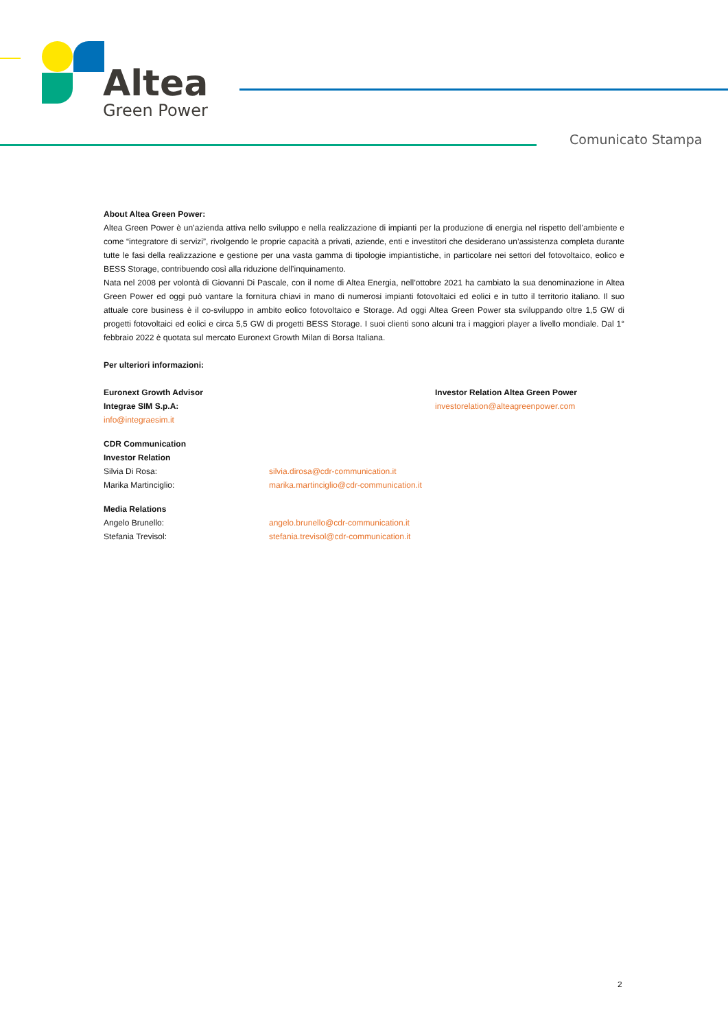Altea
Green Power
Comunicato Stampa
About Altea Green Power:
Altea Green Power è un’azienda attiva nello sviluppo e nella realizzazione di impianti per la produzione di energia nel rispetto dell’ambiente e come “integratore di servizi”, rivolgendo le proprie capacità a privati, aziende, enti e investitori che desiderano un’assistenza completa durante tutte le fasi della realizzazione e gestione per una vasta gamma di tipologie impiantistiche, in particolare nei settori del fotovoltaico, eolico e BESS Storage, contribuendo così alla riduzione dell’inquinamento.
Nata nel 2008 per volontà di Giovanni Di Pascale, con il nome di Altea Energia, nell’ottobre 2021 ha cambiato la sua denominazione in Altea Green Power ed oggi può vantare la fornitura chiavi in mano di numerosi impianti fotovoltaici ed eolici e in tutto il territorio italiano. Il suo attuale core business è il co-sviluppo in ambito eolico fotovoltaico e Storage. Ad oggi Altea Green Power sta sviluppando oltre 1,5 GW di progetti fotovoltaici ed eolici e circa 5,5 GW di progetti BESS Storage. I suoi clienti sono alcuni tra i maggiori player a livello mondiale. Dal 1° febbraio 2022 è quotata sul mercato Euronext Growth Milan di Borsa Italiana.
Per ulteriori informazioni:
Euronext Growth Advisor
Integrae SIM S.p.A:
info@integraesim.it
Investor Relation Altea Green Power
investorelation@alteagreenpower.com
CDR Communication
Investor Relation
Silvia Di Rosa: silvia.dirosa@cdr-communication.it
Marika Martinciglio: marika.martinciglio@cdr-communication.it
Media Relations
Angelo Brunello: angelo.brunello@cdr-communication.it
Stefania Trevisol: stefania.trevisol@cdr-communication.it
2